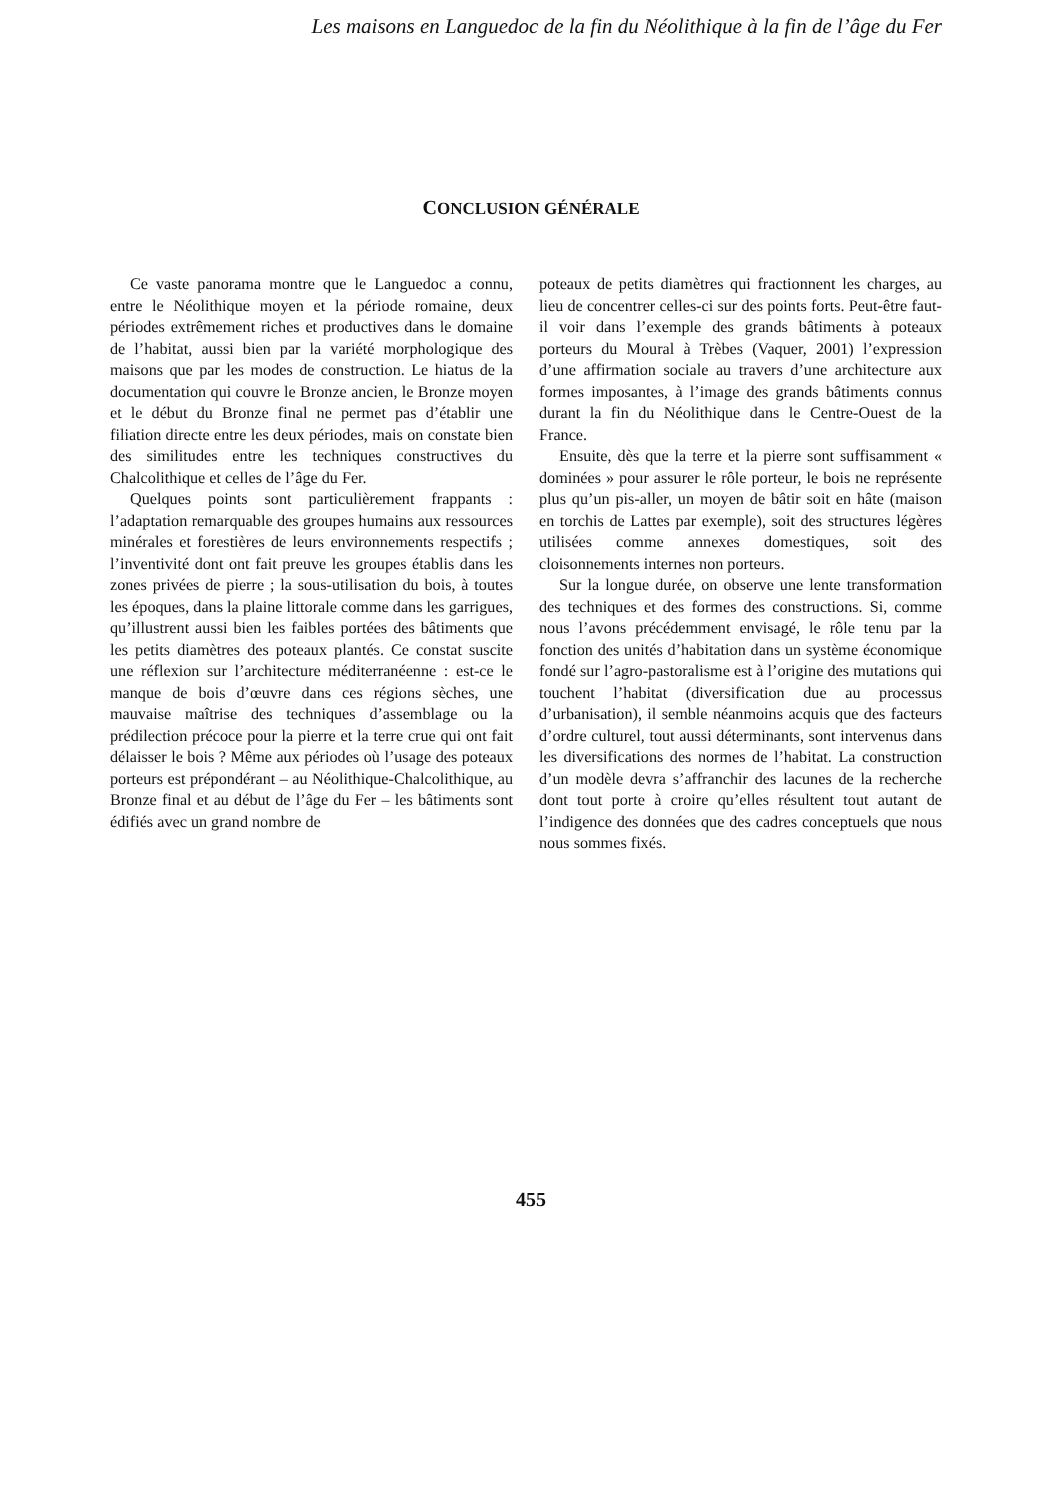Les maisons en Languedoc de la fin du Néolithique à la fin de l’âge du Fer
CONCLUSION GÉNÉRALE
Ce vaste panorama montre que le Languedoc a connu, entre le Néolithique moyen et la période romaine, deux périodes extrêmement riches et productives dans le domaine de l’habitat, aussi bien par la variété morphologique des maisons que par les modes de construction. Le hiatus de la documentation qui couvre le Bronze ancien, le Bronze moyen et le début du Bronze final ne permet pas d’établir une filiation directe entre les deux périodes, mais on constate bien des similitudes entre les techniques constructives du Chalcolithique et celles de l’âge du Fer.
Quelques points sont particulièrement frappants : l’adaptation remarquable des groupes humains aux ressources minérales et forestières de leurs environnements respectifs ; l’inventivité dont ont fait preuve les groupes établis dans les zones privées de pierre ; la sous-utilisation du bois, à toutes les époques, dans la plaine littorale comme dans les garrigues, qu’illustrent aussi bien les faibles portées des bâtiments que les petits diamètres des poteaux plantés. Ce constat suscite une réflexion sur l’architecture méditerranéenne : est-ce le manque de bois d’œuvre dans ces régions sèches, une mauvaise maîtrise des techniques d’assemblage ou la prédilection précoce pour la pierre et la terre crue qui ont fait délaisser le bois ? Même aux périodes où l’usage des poteaux porteurs est prépondérant – au Néolithique-Chalcolithique, au Bronze final et au début de l’âge du Fer – les bâtiments sont édifiés avec un grand nombre de
poteaux de petits diamètres qui fractionnent les charges, au lieu de concentrer celles-ci sur des points forts. Peut-être faut-il voir dans l’exemple des grands bâtiments à poteaux porteurs du Moural à Trèbes (Vaquer, 2001) l’expression d’une affirmation sociale au travers d’une architecture aux formes imposantes, à l’image des grands bâtiments connus durant la fin du Néolithique dans le Centre-Ouest de la France.
Ensuite, dès que la terre et la pierre sont suffisamment « dominées » pour assurer le rôle porteur, le bois ne représente plus qu’un pis-aller, un moyen de bâtir soit en hâte (maison en torchis de Lattes par exemple), soit des structures légères utilisées comme annexes domestiques, soit des cloisonnements internes non porteurs.
Sur la longue durée, on observe une lente transformation des techniques et des formes des constructions. Si, comme nous l’avons précédemment envisagé, le rôle tenu par la fonction des unités d’habitation dans un système économique fondé sur l’agro-pastoralisme est à l’origine des mutations qui touchent l’habitat (diversification due au processus d’urbanisation), il semble néanmoins acquis que des facteurs d’ordre culturel, tout aussi déterminants, sont intervenus dans les diversifications des normes de l’habitat. La construction d’un modèle devra s’affranchir des lacunes de la recherche dont tout porte à croire qu’elles résultent tout autant de l’indigence des données que des cadres conceptuels que nous nous sommes fixés.
455